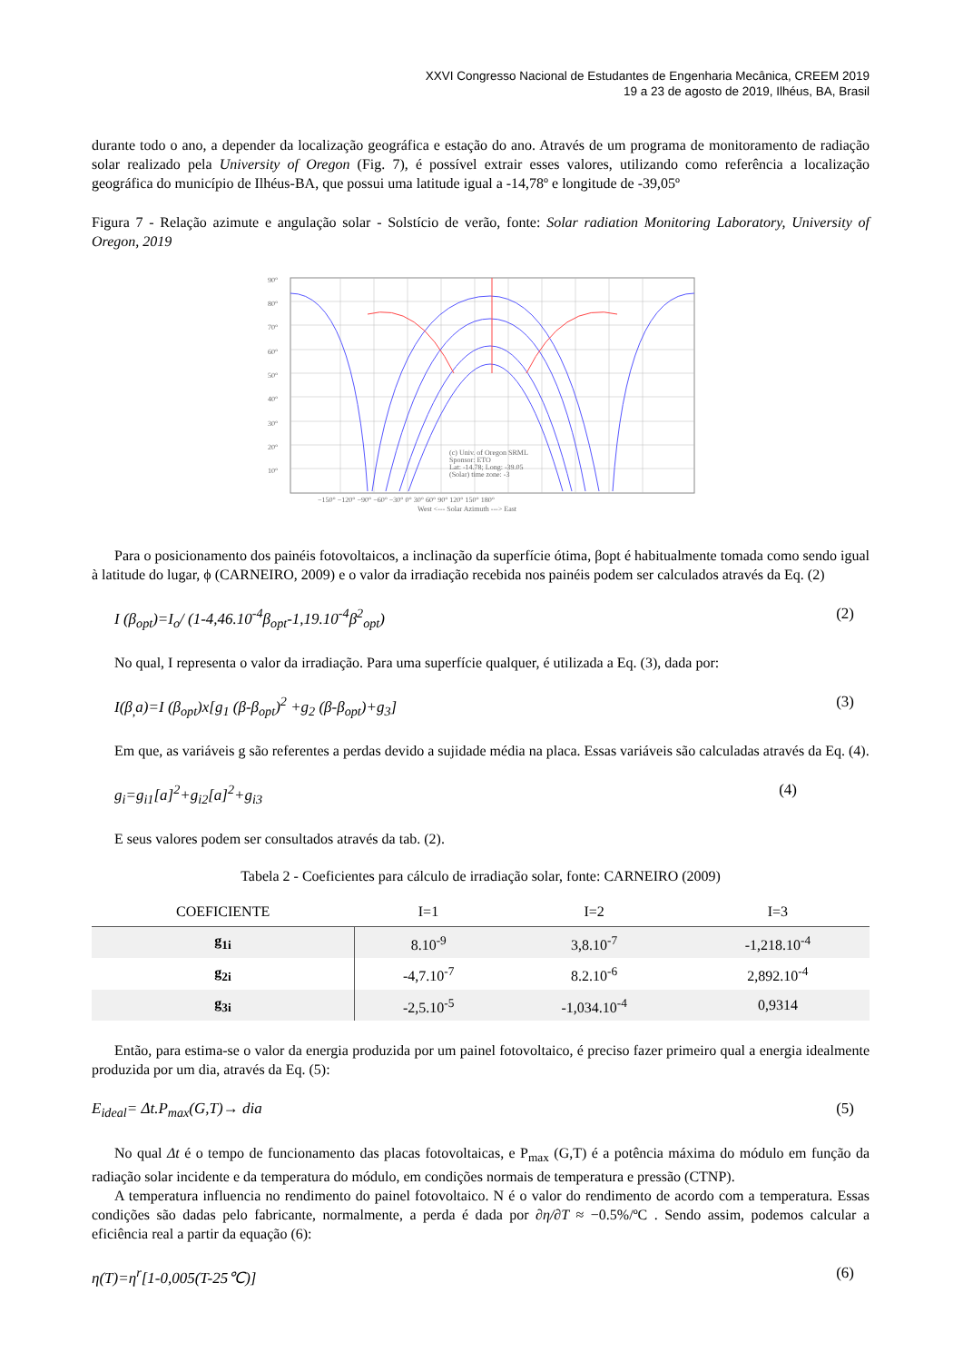XXVI Congresso Nacional de Estudantes de Engenharia Mecânica, CREEM 2019
19 a 23 de agosto de 2019, Ilhéus, BA, Brasil
durante todo o ano, a depender da localização geográfica e estação do ano. Através de um programa de monitoramento de radiação solar realizado pela University of Oregon (Fig. 7), é possível extrair esses valores, utilizando como referência a localização geográfica do município de Ilhéus-BA, que possui uma latitude igual a -14,78º e longitude de -39,05º
Figura 7 - Relação azimute e angulação solar - Solstício de verão, fonte: Solar radiation Monitoring Laboratory, University of Oregon, 2019
90°
80°
70°
60°
50°
40°
30°
20°
10°
−150° −120° −90° −60° −30° 0° 30° 60° 90° 120° 150° 180°
West <--- Solar Azimuth ---> East
(c) Univ. of Oregon SRML
Sponsor: ETO
Lat: -14.78; Long: -39.05
(Solar) time zone: -3
Para o posicionamento dos painéis fotovoltaicos, a inclinação da superfície ótima, βopt é habitualmente tomada como sendo igual à latitude do lugar, ϕ (CARNEIRO, 2009) e o valor da irradiação recebida nos painéis podem ser calculados através da Eq. (2)
I (β<sub>opt</sub>)=I<sub>o</sub>/ (1-4,46.10<sup>-4</sup>β<sub>opt</sub>-1,19.10<sup>-4</sup>β<sup>2</sup><sub>opt</sub>) (2)
No qual, I representa o valor da irradiação. Para uma superfície qualquer, é utilizada a Eq. (3), dada por:
I(β<sub>,</sub>a)=I (β<sub>opt</sub>)x[g<sub>1</sub> (β-β<sub>opt</sub>)<sup>2</sup> +g<sub>2</sub> (β-β<sub>opt</sub>)+g<sub>3</sub>] (3)
Em que, as variáveis g são referentes a perdas devido a sujidade média na placa. Essas variáveis são calculadas através da Eq. (4).
g<sub>i</sub>=g<sub>i1</sub>[a]<sup>2</sup>+g<sub>i2</sub>[a]<sup>2</sup>+g<sub>i3</sub> (4)
E seus valores podem ser consultados através da tab. (2).
Tabela 2 - Coeficientes para cálculo de irradiação solar, fonte: CARNEIRO (2009)
| COEFICIENTE | I=1 | I=2 | I=3 |
| --- | --- | --- | --- |
| g<sub>1i</sub> | 8.10<sup>-9</sup> | 3,8.10<sup>-7</sup> | -1,218.10<sup>-4</sup> |
| g<sub>2i</sub> | -4,7.10<sup>-7</sup> | 8.2.10<sup>-6</sup> | 2,892.10<sup>-4</sup> |
| g<sub>3i</sub> | -2,5.10<sup>-5</sup> | -1,034.10<sup>-4</sup> | 0,9314 |
Então, para estima-se o valor da energia produzida por um painel fotovoltaico, é preciso fazer primeiro qual a energia idealmente produzida por um dia, através da Eq. (5):
E<sub>ideal</sub>= Δt.P<sub>max</sub>(G,T)→ dia (5)
No qual Δt é o tempo de funcionamento das placas fotovoltaicas, e P<sub>max</sub> (G,T) é a potência máxima do módulo em função da radiação solar incidente e da temperatura do módulo, em condições normais de temperatura e pressão (CTNP).
A temperatura influencia no rendimento do painel fotovoltaico. N é o valor do rendimento de acordo com a temperatura. Essas condições são dadas pelo fabricante, normalmente, a perda é dada por ∂η/∂T ≈ −0.5%/ºC . Sendo assim, podemos calcular a eficiência real a partir da equação (6):
η(T)=η<sup>r</sup>[1-0,005(T-25℃)] (6)